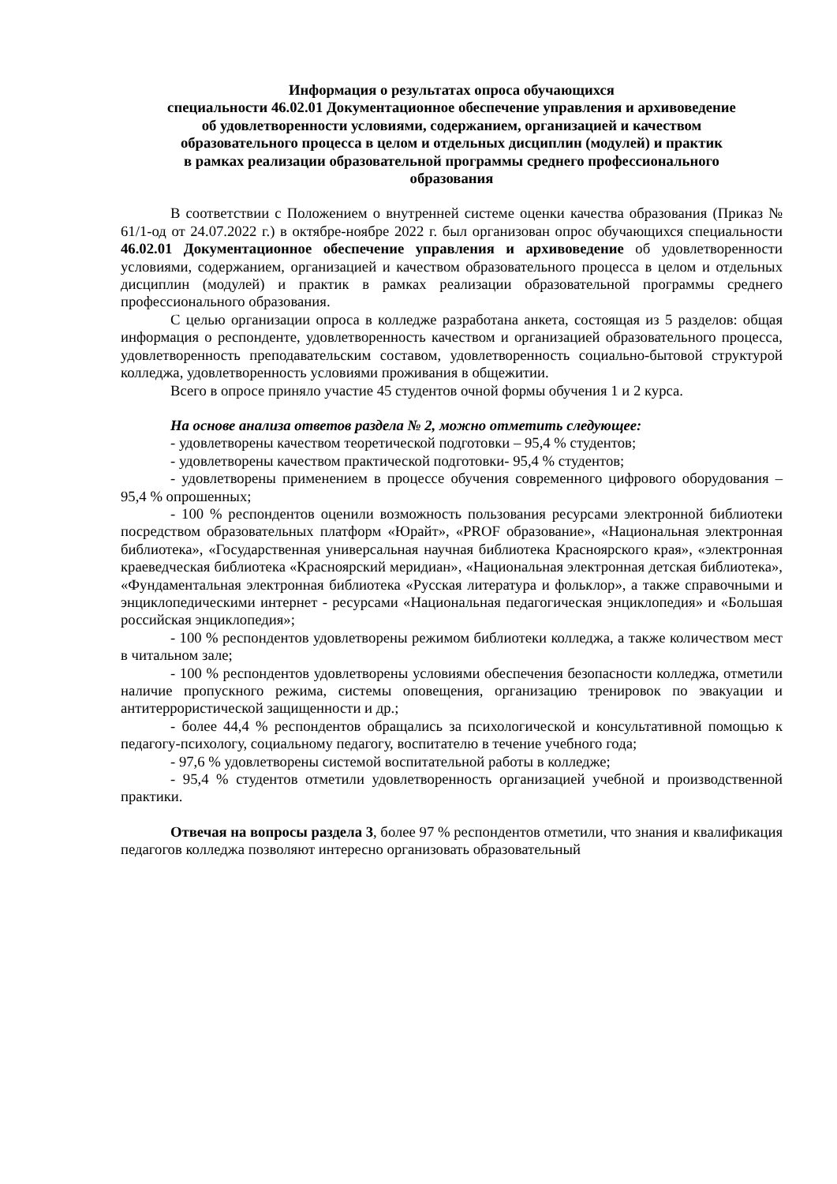Информация о результатах опроса обучающихся
специальности 46.02.01 Документационное обеспечение управления и архивоведение
об удовлетворенности условиями, содержанием, организацией и качеством
образовательного процесса в целом и отдельных дисциплин (модулей) и практик
в рамках реализации образовательной программы среднего профессионального
образования
В соответствии с Положением о внутренней системе оценки качества образования (Приказ № 61/1-од от 24.07.2022 г.) в октябре-ноябре 2022 г. был организован опрос обучающихся специальности 46.02.01 Документационное обеспечение управления и архивоведение об удовлетворенности условиями, содержанием, организацией и качеством образовательного процесса в целом и отдельных дисциплин (модулей) и практик в рамках реализации образовательной программы среднего профессионального образования.
С целью организации опроса в колледже разработана анкета, состоящая из 5 разделов: общая информация о респонденте, удовлетворенность качеством и организацией образовательного процесса, удовлетворенность преподавательским составом, удовлетворенность социально-бытовой структурой колледжа, удовлетворенность условиями проживания в общежитии.
Всего в опросе приняло участие 45 студентов очной формы обучения 1 и 2 курса.
На основе анализа ответов раздела № 2, можно отметить следующее:
- удовлетворены качеством теоретической подготовки – 95,4 % студентов;
- удовлетворены качеством практической подготовки- 95,4 % студентов;
- удовлетворены применением в процессе обучения современного цифрового оборудования – 95,4 % опрошенных;
- 100 % респондентов оценили возможность пользования ресурсами электронной библиотеки посредством образовательных платформ «Юрайт», «PROF образование», «Национальная электронная библиотека», «Государственная универсальная научная библиотека Красноярского края», «электронная краеведческая библиотека «Красноярский меридиан», «Национальная электронная детская библиотека», «Фундаментальная электронная библиотека «Русская литература и фольклор», а также справочными и энциклопедическими интернет - ресурсами «Национальная педагогическая энциклопедия» и «Большая российская энциклопедия»;
- 100 % респондентов удовлетворены режимом библиотеки колледжа, а также количеством мест в читальном зале;
- 100 % респондентов удовлетворены условиями обеспечения безопасности колледжа, отметили наличие пропускного режима, системы оповещения, организацию тренировок по эвакуации и антитеррористической защищенности и др.;
- более 44,4 % респондентов обращались за психологической и консультативной помощью к педагогу-психологу, социальному педагогу, воспитателю в течение учебного года;
- 97,6 % удовлетворены системой воспитательной работы в колледже;
- 95,4 % студентов отметили удовлетворенность организацией учебной и производственной практики.
Отвечая на вопросы раздела 3, более 97 % респондентов отметили, что знания и квалификация педагогов колледжа позволяют интересно организовать образовательный